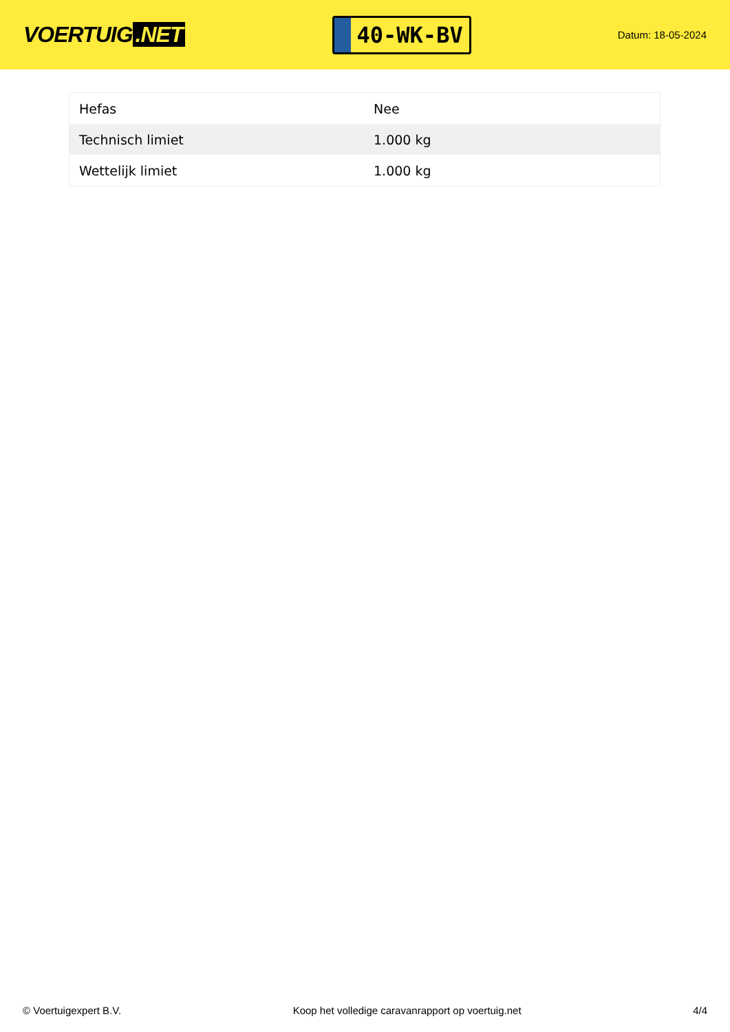VOERTUIG.NET
40-WK-BV
Datum: 18-05-2024
| Hefas | Nee |
| Technisch limiet | 1.000 kg |
| Wettelijk limiet | 1.000 kg |
© Voertuigexpert B.V. Koop het volledige caravanrapport op voertuig.net 4/4